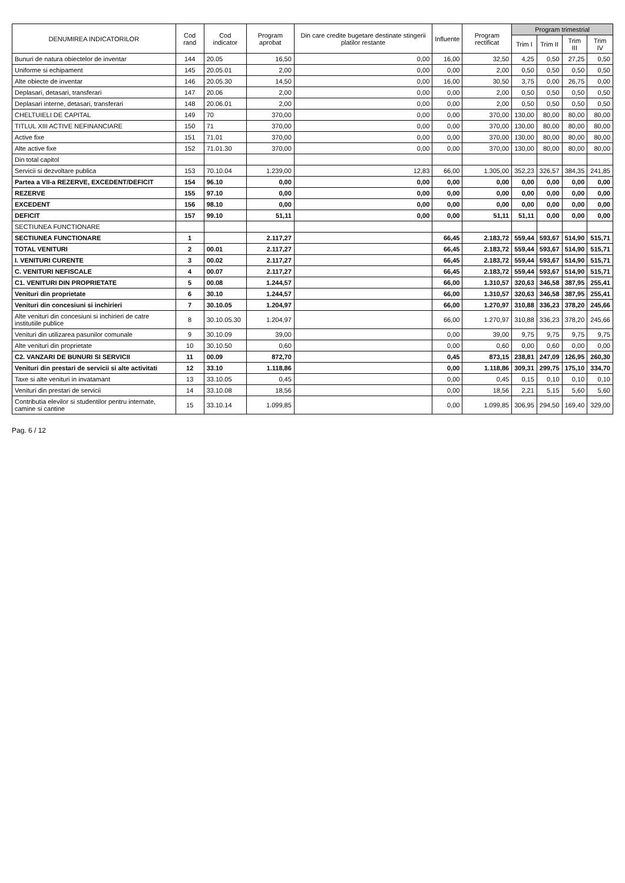| DENUMIREA INDICATORILOR | Cod rand | Cod indicator | Program aprobat | Din care credite bugetare destinate stingerii platilor restante | Influente | Program rectificat | Program trimestrial | | | |
| --- | --- | --- | --- | --- | --- | --- | --- | --- | --- | --- |
| | | | | | | | Trim I | Trim II | Trim III | Trim IV |
| Bunuri de natura obiectelor de inventar | 144 | 20.05 | 16,50 | 0,00 | 16,00 | 32,50 | 4,25 | 0,50 | 27,25 | 0,50 |
| Uniforme si echipament | 145 | 20.05.01 | 2,00 | 0,00 | 0,00 | 2,00 | 0,50 | 0,50 | 0,50 | 0,50 |
| Alte obiecte de inventar | 146 | 20.05.30 | 14,50 | 0,00 | 16,00 | 30,50 | 3,75 | 0,00 | 26,75 | 0,00 |
| Deplasari, detasari, transferari | 147 | 20.06 | 2,00 | 0,00 | 0,00 | 2,00 | 0,50 | 0,50 | 0,50 | 0,50 |
| Deplasari interne, detasari, transferari | 148 | 20.06.01 | 2,00 | 0,00 | 0,00 | 2,00 | 0,50 | 0,50 | 0,50 | 0,50 |
| CHELTUIELI DE CAPITAL | 149 | 70 | 370,00 | 0,00 | 0,00 | 370,00 | 130,00 | 80,00 | 80,00 | 80,00 |
| TITLUL XIII ACTIVE NEFINANCIARE | 150 | 71 | 370,00 | 0,00 | 0,00 | 370,00 | 130,00 | 80,00 | 80,00 | 80,00 |
| Active fixe | 151 | 71.01 | 370,00 | 0,00 | 0,00 | 370,00 | 130,00 | 80,00 | 80,00 | 80,00 |
| Alte active fixe | 152 | 71.01.30 | 370,00 | 0,00 | 0,00 | 370,00 | 130,00 | 80,00 | 80,00 | 80,00 |
| Din total capitol | | | | | | | | | | |
| Servicii si dezvoltare publica | 153 | 70.10.04 | 1.239,00 | 12,83 | 66,00 | 1.305,00 | 352,23 | 326,57 | 384,35 | 241,85 |
| Partea a VII-a REZERVE, EXCEDENT/DEFICIT | 154 | 96.10 | 0,00 | 0,00 | 0,00 | 0,00 | 0,00 | 0,00 | 0,00 | 0,00 |
| REZERVE | 155 | 97.10 | 0,00 | 0,00 | 0,00 | 0,00 | 0,00 | 0,00 | 0,00 | 0,00 |
| EXCEDENT | 156 | 98.10 | 0,00 | 0,00 | 0,00 | 0,00 | 0,00 | 0,00 | 0,00 | 0,00 |
| DEFICIT | 157 | 99.10 | 51,11 | 0,00 | 0,00 | 51,11 | 51,11 | 0,00 | 0,00 | 0,00 |
| SECTIUNEA FUNCTIONARE | | | | | | | | | | |
| SECTIUNEA FUNCTIONARE | 1 | | 2.117,27 | | 66,45 | 2.183,72 | 559,44 | 593,67 | 514,90 | 515,71 |
| TOTAL VENITURI | 2 | 00.01 | 2.117,27 | | 66,45 | 2.183,72 | 559,44 | 593,67 | 514,90 | 515,71 |
| I. VENITURI CURENTE | 3 | 00.02 | 2.117,27 | | 66,45 | 2.183,72 | 559,44 | 593,67 | 514,90 | 515,71 |
| C. VENITURI NEFISCALE | 4 | 00.07 | 2.117,27 | | 66,45 | 2.183,72 | 559,44 | 593,67 | 514,90 | 515,71 |
| C1. VENITURI DIN PROPRIETATE | 5 | 00.08 | 1.244,57 | | 66,00 | 1.310,57 | 320,63 | 346,58 | 387,95 | 255,41 |
| Venituri din proprietate | 6 | 30.10 | 1.244,57 | | 66,00 | 1.310,57 | 320,63 | 346,58 | 387,95 | 255,41 |
| Venituri din concesiuni si inchirieri | 7 | 30.10.05 | 1.204,97 | | 66,00 | 1.270,97 | 310,88 | 336,23 | 378,20 | 245,66 |
| Alte venituri din concesiuni si inchirieri de catre institutiile publice | 8 | 30.10.05.30 | 1.204,97 | | 66,00 | 1.270,97 | 310,88 | 336,23 | 378,20 | 245,66 |
| Venituri din utilizarea pasunilor comunale | 9 | 30.10.09 | 39,00 | | 0,00 | 39,00 | 9,75 | 9,75 | 9,75 | 9,75 |
| Alte venituri din proprietate | 10 | 30.10.50 | 0,60 | | 0,00 | 0,60 | 0,00 | 0,60 | 0,00 | 0,00 |
| C2. VANZARI DE BUNURI SI SERVICII | 11 | 00.09 | 872,70 | | 0,45 | 873,15 | 238,81 | 247,09 | 126,95 | 260,30 |
| Venituri din prestari de servicii si alte activitati | 12 | 33.10 | 1.118,86 | | 0,00 | 1.118,86 | 309,31 | 299,75 | 175,10 | 334,70 |
| Taxe si alte venituri in invatamant | 13 | 33.10.05 | 0,45 | | 0,00 | 0,45 | 0,15 | 0,10 | 0,10 | 0,10 |
| Venituri din prestari de servicii | 14 | 33.10.08 | 18,56 | | 0,00 | 18,56 | 2,21 | 5,15 | 5,60 | 5,60 |
| Contributia elevilor si studentilor pentru internate, camine si cantine | 15 | 33.10.14 | 1.099,85 | | 0,00 | 1.099,85 | 306,95 | 294,50 | 169,40 | 329,00 |
Pag. 6 / 12